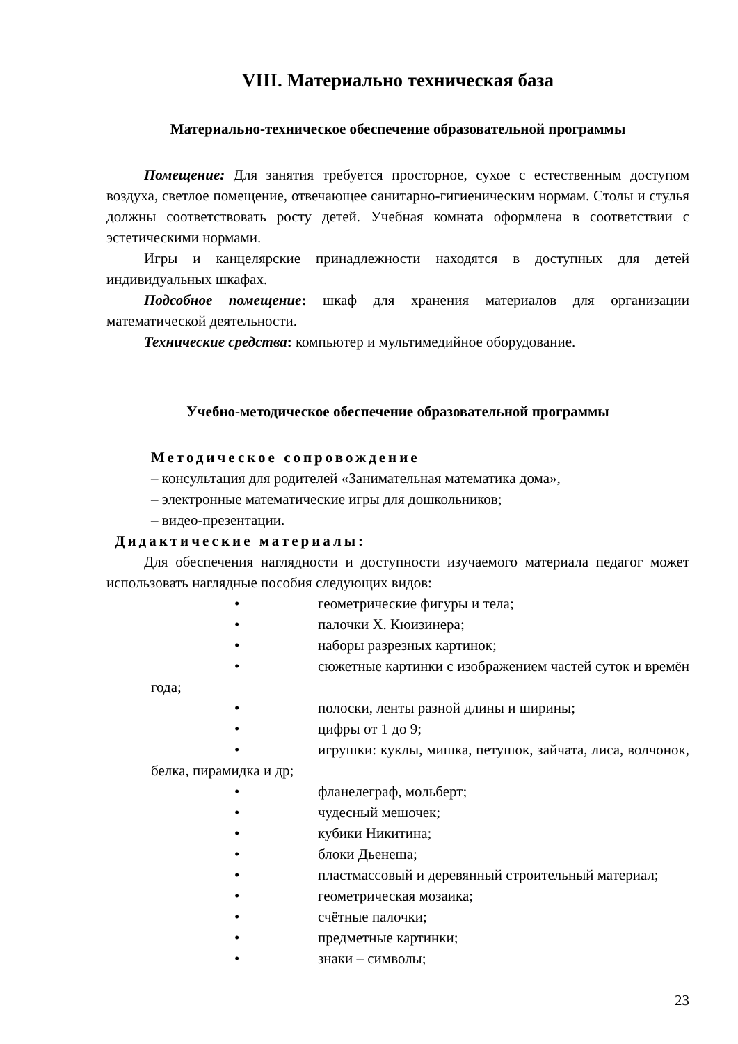VIII. Материально техническая база
Материально-техническое обеспечение образовательной программы
Помещение: Для занятия требуется просторное, сухое с естественным доступом воздуха, светлое помещение, отвечающее санитарно-гигиеническим нормам. Столы и стулья должны соответствовать росту детей. Учебная комната оформлена в соответствии с эстетическими нормами.
Игры и канцелярские принадлежности находятся в доступных для детей индивидуальных шкафах.
Подсобное помещение: шкаф для хранения материалов для организации математической деятельности.
Технические средства: компьютер и мультимедийное оборудование.
Учебно-методическое обеспечение образовательной программы
Методическое сопровождение
– консультация для родителей «Занимательная математика дома»,
– электронные математические игры для дошкольников;
– видео-презентации.
Дидактические материалы:
Для обеспечения наглядности и доступности изучаемого материала педагог может использовать наглядные пособия следующих видов:
• геометрические фигуры и тела;
• палочки Х. Кюизинера;
• наборы разрезных картинок;
• сюжетные картинки с изображением частей суток и времён года;
• полоски, ленты разной длины и ширины;
• цифры от 1 до 9;
• игрушки: куклы, мишка, петушок, зайчата, лиса, волчонок, белка, пирамидка и др;
• фланелеграф, мольберт;
• чудесный мешочек;
• кубики Никитина;
• блоки Дьенеша;
• пластмассовый и деревянный строительный материал;
• геометрическая мозаика;
• счётные палочки;
• предметные картинки;
• знаки – символы;
23